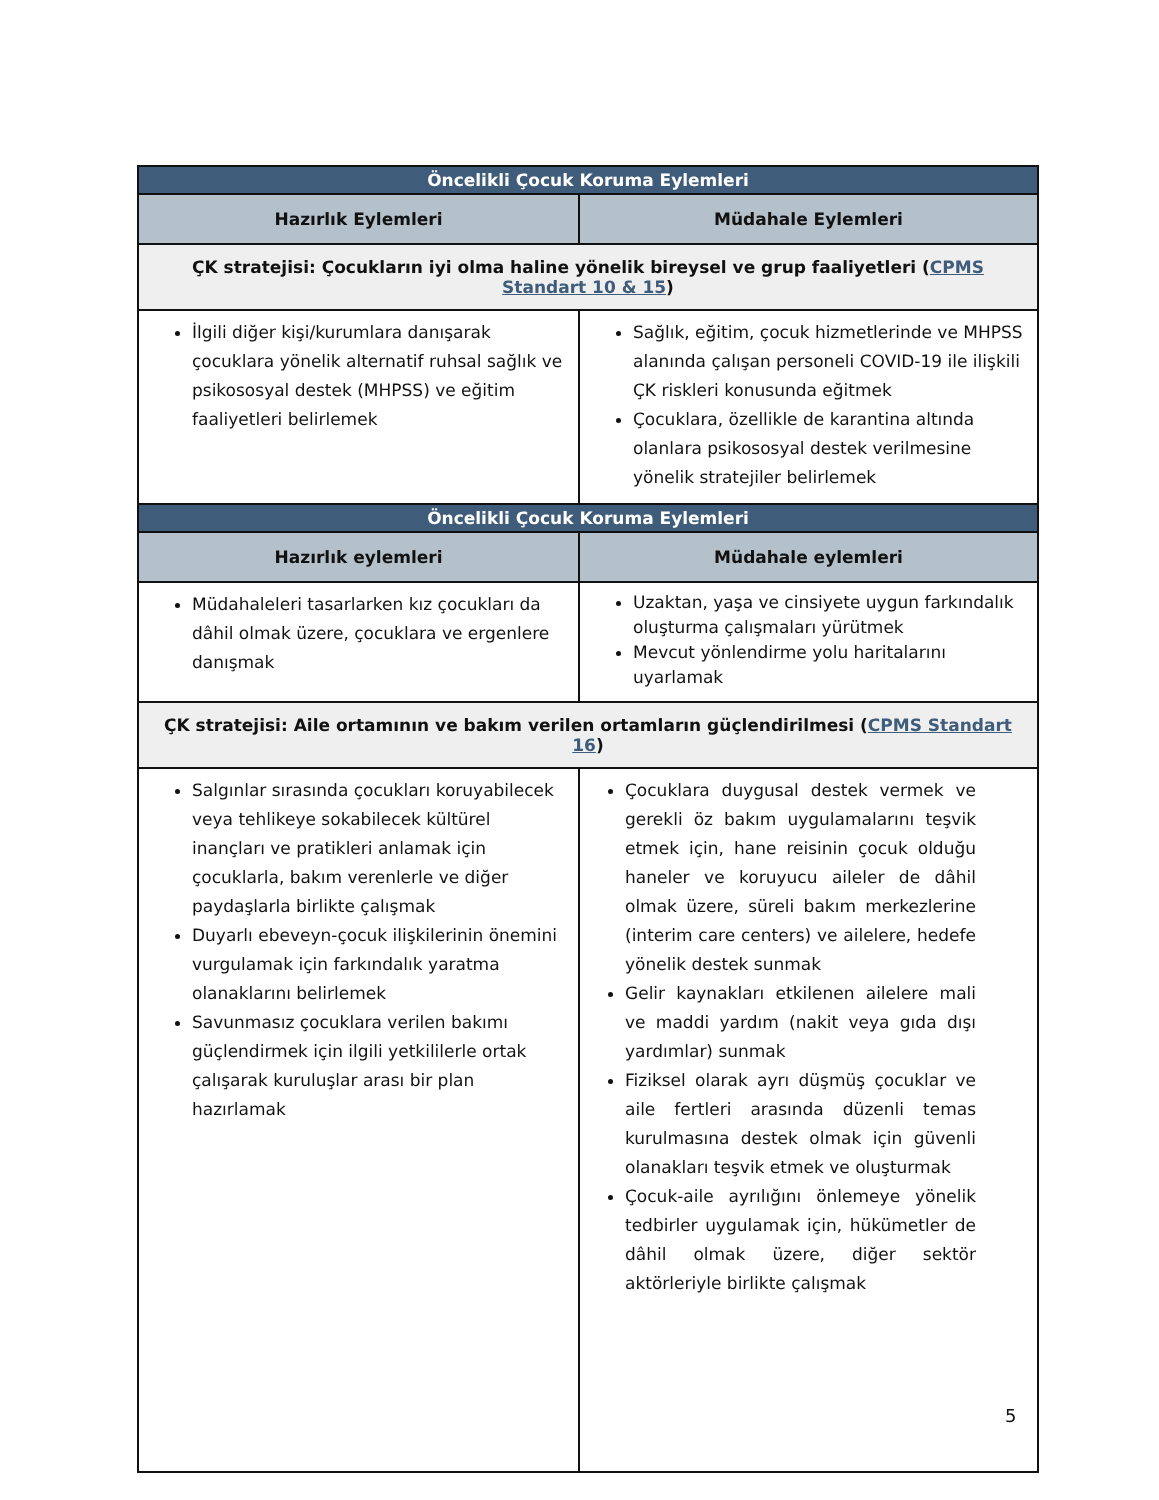| Öncelikli Çocuk Koruma Eylemleri | |
| --- | --- |
| Hazırlık Eylemleri | Müdahale Eylemleri |
| ÇK stratejisi: Çocukların iyi olma haline yönelik bireysel ve grup faaliyetleri ( CPMS Standart 10 & 15 ) | |
| İlgili diğer kişi/kurumlara danışarak çocuklara yönelik alternatif ruhsal sağlık ve psikososyal destek (MHPSS) ve eğitim faaliyetleri belirlemek | Sağlık, eğitim, çocuk hizmetlerinde ve MHPSS alanında çalışan personeli COVID-19 ile ilişkili ÇK riskleri konusunda eğitmek Çocuklara, özellikle de karantina altında olanlara psikososyal destek verilmesine yönelik stratejiler belirlemek |
| Öncelikli Çocuk Koruma Eylemleri | |
| Hazırlık eylemleri | Müdahale eylemleri |
| Müdahaleleri tasarlarken kız çocukları da dâhil olmak üzere, çocuklara ve ergenlere danışmak | Uzaktan, yaşa ve cinsiyete uygun farkındalık oluşturma çalışmaları yürütmek Mevcut yönlendirme yolu haritalarını uyarlamak |
| ÇK stratejisi: Aile ortamının ve bakım verilen ortamların güçlendirilmesi ( CPMS Standart 16 ) | |
| Salgınlar sırasında çocukları koruyabilecek veya tehlikeye sokabilecek kültürel inançları ve pratikleri anlamak için çocuklarla, bakım verenlerle ve diğer paydaşlarla birlikte çalışmak Duyarlı ebeveyn-çocuk ilişkilerinin önemini vurgulamak için farkındalık yaratma olanaklarını belirlemek Savunmasız çocuklara verilen bakımı güçlendirmek için ilgili yetkililerle ortak çalışarak kuruluşlar arası bir plan hazırlamak | Çocuklara duygusal destek vermek ve gerekli öz bakım uygulamalarını teşvik etmek için, hane reisinin çocuk olduğu haneler ve koruyucu aileler de dâhil olmak üzere, süreli bakım merkezlerine (interim care centers) ve ailelere, hedefe yönelik destek sunmak Gelir kaynakları etkilenen ailelere mali ve maddi yardım (nakit veya gıda dışı yardımlar) sunmak Fiziksel olarak ayrı düşmüş çocuklar ve aile fertleri arasında düzenli temas kurulmasına destek olmak için güvenli olanakları teşvik etmek ve oluşturmak Çocuk-aile ayrılığını önlemeye yönelik tedbirler uygulamak için, hükümetler de dâhil olmak üzere, diğer sektör aktörleriyle birlikte çalışmak |
5